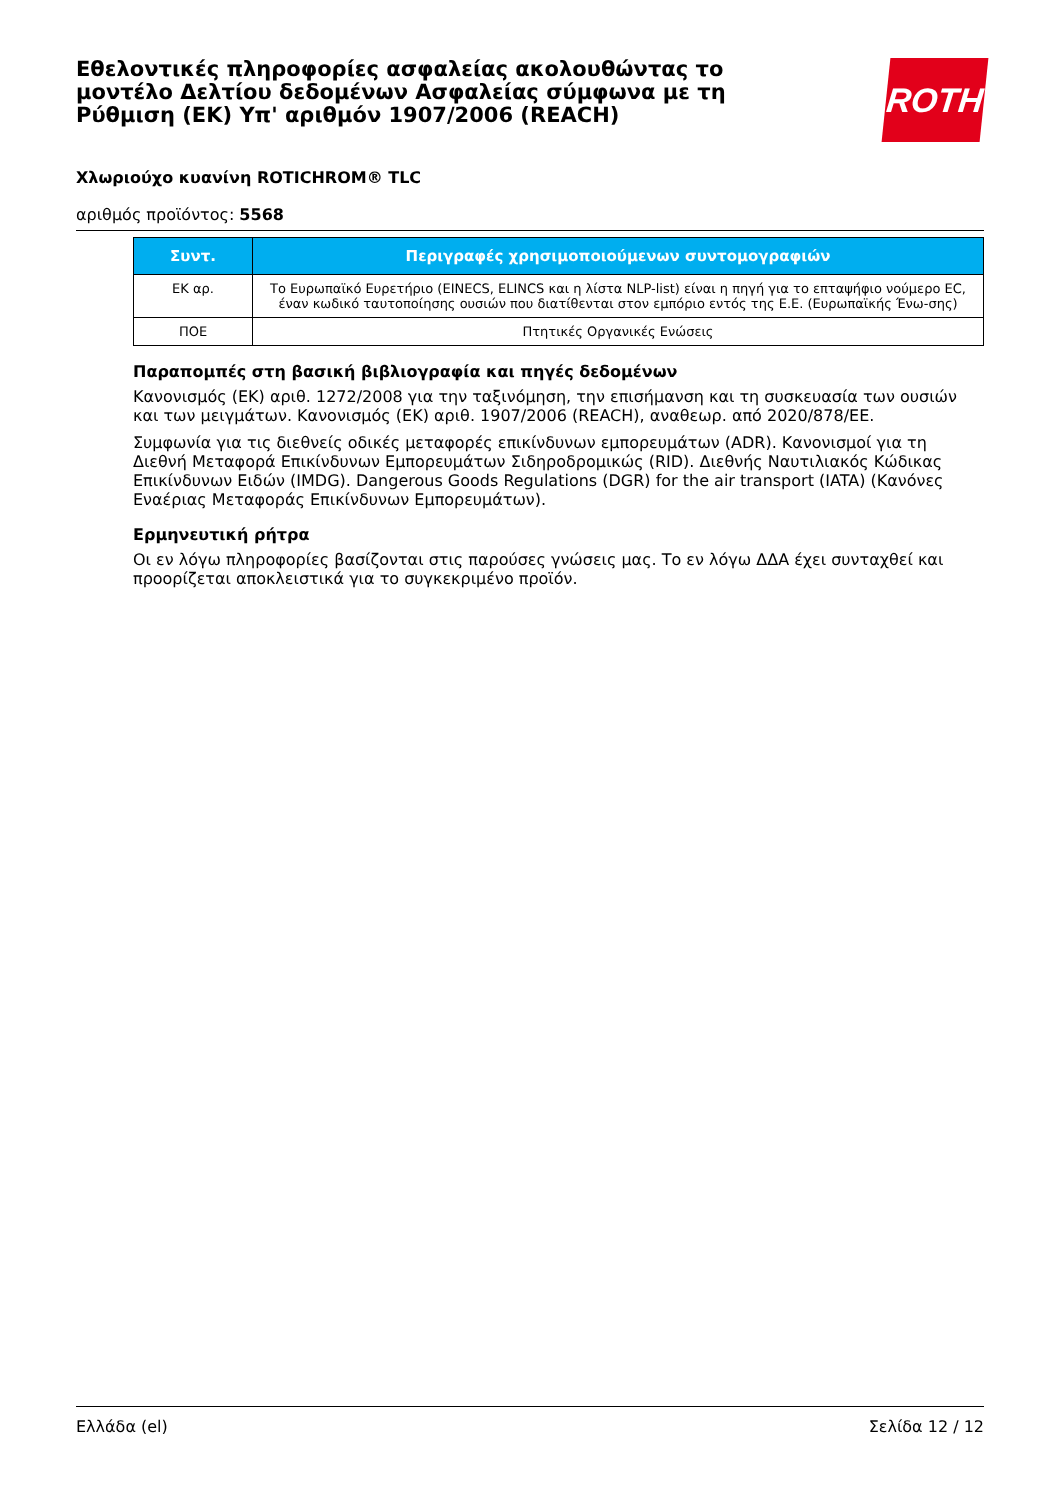Εθελοντικές πληροφορίες ασφαλείας ακολουθώντας το μοντέλο Δελτίου δεδομένων Ασφαλείας σύμφωνα με τη Ρύθμιση (ΕΚ) Υπ' αριθμόν 1907/2006 (REACH)
ROTH
Χλωριούχο κυανίνη ROTICHROM® TLC
αριθμός προϊόντος: 5568
| Συντ. | Περιγραφές χρησιμοποιούμενων συντομογραφιών |
| --- | --- |
| ΕΚ αρ. | Το Ευρωπαϊκό Ευρετήριο (EINECS, ELINCS και η λίστα NLP-list) είναι η πηγή για το επταψήφιο νούμερο EC, έναν κωδικό ταυτοποίησης ουσιών που διατίθενται στον εμπόριο εντός της Ε.Ε. (Ευρωπαϊκής Ένω-σης) |
| ΠΟΕ | Πτητικές Οργανικές Ενώσεις |
Παραπομπές στη βασική βιβλιογραφία και πηγές δεδομένων
Κανονισμός (ΕΚ) αριθ. 1272/2008 για την ταξινόμηση, την επισήμανση και τη συσκευασία των ουσιών και των μειγμάτων. Κανονισμός (ΕΚ) αριθ. 1907/2006 (REACH), αναθεωρ. από 2020/878/ΕΕ.
Συμφωνία για τις διεθνείς οδικές μεταφορές επικίνδυνων εμπορευμάτων (ADR). Κανονισμοί για τη Διεθνή Μεταφορά Επικίνδυνων Εμπορευμάτων Σιδηροδρομικώς (RID). Διεθνής Ναυτιλιακός Κώδικας Επικίνδυνων Ειδών (IMDG). Dangerous Goods Regulations (DGR) for the air transport (IATA) (Κανόνες Εναέριας Μεταφοράς Επικίνδυνων Εμπορευμάτων).
Ερμηνευτική ρήτρα
Οι εν λόγω πληροφορίες βασίζονται στις παρούσες γνώσεις μας. Το εν λόγω ΔΔΑ έχει συνταχθεί και προορίζεται αποκλειστικά για το συγκεκριμένο προϊόν.
Ελλάδα (el) Σελίδα 12 / 12